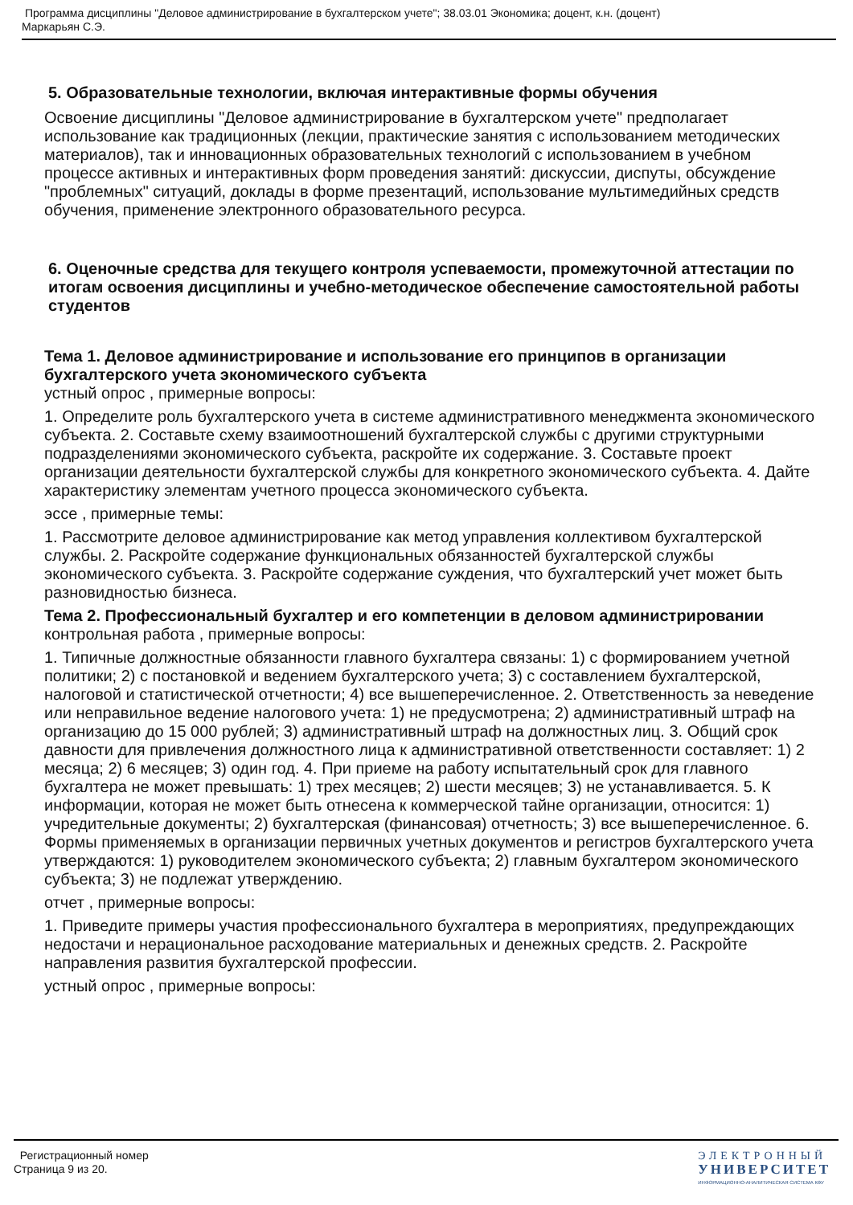Программа дисциплины "Деловое администрирование в бухгалтерском учете"; 38.03.01 Экономика; доцент, к.н. (доцент)
Маркарьян С.Э.
5. Образовательные технологии, включая интерактивные формы обучения
Освоение дисциплины "Деловое администрирование в бухгалтерском учете" предполагает использование как традиционных (лекции, практические занятия с использованием методических материалов), так и инновационных образовательных технологий с использованием в учебном процессе активных и интерактивных форм проведения занятий: дискуссии, диспуты, обсуждение "проблемных" ситуаций, доклады в форме презентаций, использование мультимедийных средств обучения, применение электронного образовательного ресурса.
6. Оценочные средства для текущего контроля успеваемости, промежуточной аттестации по итогам освоения дисциплины и учебно-методическое обеспечение самостоятельной работы студентов
Тема 1. Деловое администрирование и использование его принципов в организации бухгалтерского учета экономического субъекта
устный опрос , примерные вопросы:
1. Определите роль бухгалтерского учета в системе административного менеджмента экономического субъекта. 2. Составьте схему взаимоотношений бухгалтерской службы с другими структурными подразделениями экономического субъекта, раскройте их содержание. 3. Составьте проект организации деятельности бухгалтерской службы для конкретного экономического субъекта. 4. Дайте характеристику элементам учетного процесса экономического субъекта.
эссе , примерные темы:
1. Рассмотрите деловое администрирование как метод управления коллективом бухгалтерской службы. 2. Раскройте содержание функциональных обязанностей бухгалтерской службы экономического субъекта. 3. Раскройте содержание суждения, что бухгалтерский учет может быть разновидностью бизнеса.
Тема 2. Профессиональный бухгалтер и его компетенции в деловом администрировании
контрольная работа , примерные вопросы:
1. Типичные должностные обязанности главного бухгалтера связаны: 1) с формированием учетной политики; 2) с постановкой и ведением бухгалтерского учета; 3) с составлением бухгалтерской, налоговой и статистической отчетности; 4) все вышеперечисленное. 2. Ответственность за неведение или неправильное ведение налогового учета: 1) не предусмотрена; 2) административный штраф на организацию до 15 000 рублей; 3) административный штраф на должностных лиц. 3. Общий срок давности для привлечения должностного лица к административной ответственности составляет: 1) 2 месяца; 2) 6 месяцев; 3) один год. 4. При приеме на работу испытательный срок для главного бухгалтера не может превышать: 1) трех месяцев; 2) шести месяцев; 3) не устанавливается. 5. К информации, которая не может быть отнесена к коммерческой тайне организации, относится: 1) учредительные документы; 2) бухгалтерская (финансовая) отчетность; 3) все вышеперечисленное. 6. Формы применяемых в организации первичных учетных документов и регистров бухгалтерского учета утверждаются: 1) руководителем экономического субъекта; 2) главным бухгалтером экономического субъекта; 3) не подлежат утверждению.
отчет , примерные вопросы:
1. Приведите примеры участия профессионального бухгалтера в мероприятиях, предупреждающих недостачи и нерациональное расходование материальных и денежных средств. 2. Раскройте направления развития бухгалтерской профессии.
устный опрос , примерные вопросы:
Регистрационный номер
Страница 9 из 20.
ЭЛЕКТРОННЫЙ
УНИВЕРСИТЕТ
ИНФОРМАЦИОННО-АНАЛИТИЧЕСКАЯ СИСТЕМА КФУ